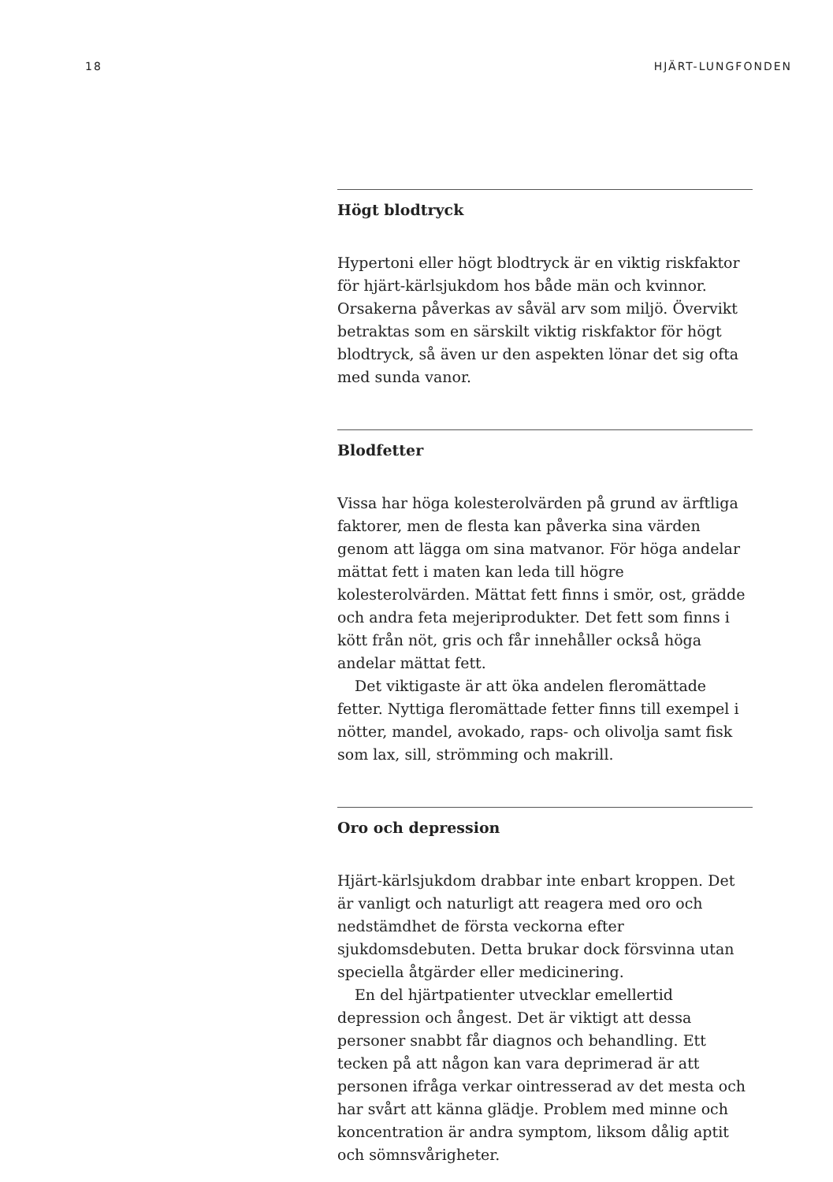18 HJÄRT-LUNGFONDEN
Högt blodtryck
Hypertoni eller högt blodtryck är en viktig riskfaktor för hjärt-kärlsjukdom hos både män och kvinnor. Orsakerna påverkas av såväl arv som miljö. Övervikt betraktas som en särskilt viktig riskfaktor för högt blodtryck, så även ur den aspekten lönar det sig ofta med sunda vanor.
Blodfetter
Vissa har höga kolesterolvärden på grund av ärftliga faktorer, men de flesta kan påverka sina värden genom att lägga om sina matvanor. För höga andelar mättat fett i maten kan leda till högre kolesterolvärden. Mättat fett finns i smör, ost, grädde och andra feta mejeriprodukter. Det fett som finns i kött från nöt, gris och får innehåller också höga andelar mättat fett.
Det viktigaste är att öka andelen fleromättade fetter. Nyttiga fleromättade fetter finns till exempel i nötter, mandel, avokado, raps- och olivolja samt fisk som lax, sill, strömming och makrill.
Oro och depression
Hjärt-kärlsjukdom drabbar inte enbart kroppen. Det är vanligt och naturligt att reagera med oro och nedstämdhet de första veckorna efter sjukdomsdebuten. Detta brukar dock försvinna utan speciella åtgärder eller medicinering.
En del hjärtpatienter utvecklar emellertid depression och ångest. Det är viktigt att dessa personer snabbt får diagnos och behandling. Ett tecken på att någon kan vara deprimerad är att personen ifråga verkar ointresserad av det mesta och har svårt att känna glädje. Problem med minne och koncentration är andra symptom, liksom dålig aptit och sömnsvårigheter.